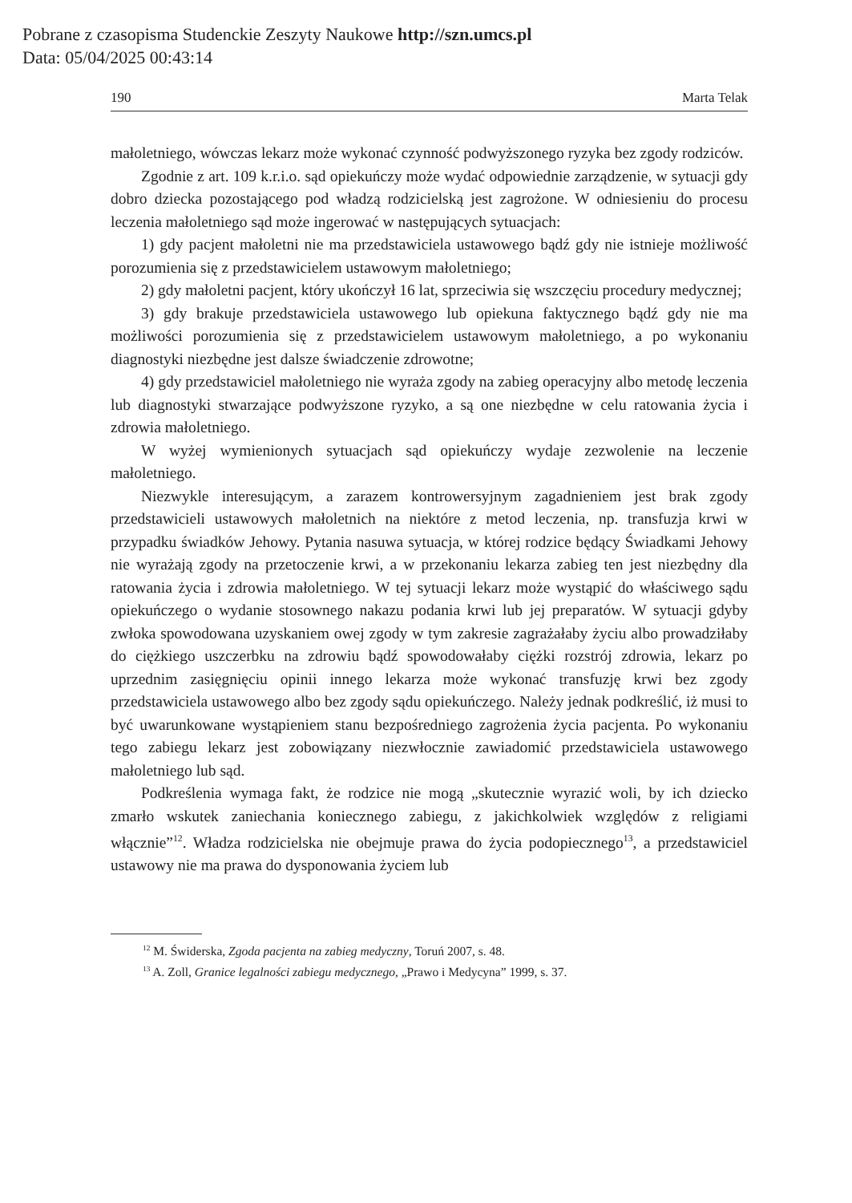Pobrane z czasopisma Studenckie Zeszyty Naukowe http://szn.umcs.pl
Data: 05/04/2025 00:43:14
190 Marta Telak
małoletniego, wówczas lekarz może wykonać czynność podwyższonego ryzyka bez zgody rodziców.
Zgodnie z art. 109 k.r.i.o. sąd opiekuńczy może wydać odpowiednie zarządzenie, w sytuacji gdy dobro dziecka pozostającego pod władzą rodzicielską jest zagrożone. W odniesieniu do procesu leczenia małoletniego sąd może ingerować w następujących sytuacjach:
1) gdy pacjent małoletni nie ma przedstawiciela ustawowego bądź gdy nie istnieje możliwość porozumienia się z przedstawicielem ustawowym małoletniego;
2) gdy małoletni pacjent, który ukończył 16 lat, sprzeciwia się wszczęciu procedury medycznej;
3) gdy brakuje przedstawiciela ustawowego lub opiekuna faktycznego bądź gdy nie ma możliwości porozumienia się z przedstawicielem ustawowym małoletniego, a po wykonaniu diagnostyki niezbędne jest dalsze świadczenie zdrowotne;
4) gdy przedstawiciel małoletniego nie wyraża zgody na zabieg operacyjny albo metodę leczenia lub diagnostyki stwarzające podwyższone ryzyko, a są one niezbędne w celu ratowania życia i zdrowia małoletniego.
W wyżej wymienionych sytuacjach sąd opiekuńczy wydaje zezwolenie na leczenie małoletniego.
Niezwykle interesującym, a zarazem kontrowersyjnym zagadnieniem jest brak zgody przedstawicieli ustawowych małoletnich na niektóre z metod leczenia, np. transfuzja krwi w przypadku świadków Jehowy. Pytania nasuwa sytuacja, w której rodzice będący Świadkami Jehowy nie wyrażają zgody na przetoczenie krwi, a w przekonaniu lekarza zabieg ten jest niezbędny dla ratowania życia i zdrowia małoletniego. W tej sytuacji lekarz może wystąpić do właściwego sądu opiekuńczego o wydanie stosownego nakazu podania krwi lub jej preparatów. W sytuacji gdyby zwłoka spowodowana uzyskaniem owej zgody w tym zakresie zagrażałaby życiu albo prowadziłaby do ciężkiego uszczerbku na zdrowiu bądź spowodowałaby ciężki rozstrój zdrowia, lekarz po uprzednim zasięgnięciu opinii innego lekarza może wykonać transfuzję krwi bez zgody przedstawiciela ustawowego albo bez zgody sądu opiekuńczego. Należy jednak podkreślić, iż musi to być uwarunkowane wystąpieniem stanu bezpośredniego zagrożenia życia pacjenta. Po wykonaniu tego zabiegu lekarz jest zobowiązany niezwłocznie zawiadomić przedstawiciela ustawowego małoletniego lub sąd.
Podkreślenia wymaga fakt, że rodzice nie mogą „skutecznie wyrazić woli, by ich dziecko zmarło wskutek zaniechania koniecznego zabiegu, z jakichkolwiek względów z religiami włącznie”<sup>12</sup>. Władza rodzicielska nie obejmuje prawa do życia podopiecznego<sup>13</sup>, a przedstawiciel ustawowy nie ma prawa do dysponowania życiem lub
<sup>12</sup> M. Świderska, Zgoda pacjenta na zabieg medyczny, Toruń 2007, s. 48.
<sup>13</sup> A. Zoll, Granice legalności zabiegu medycznego, „Prawo i Medycyna” 1999, s. 37.